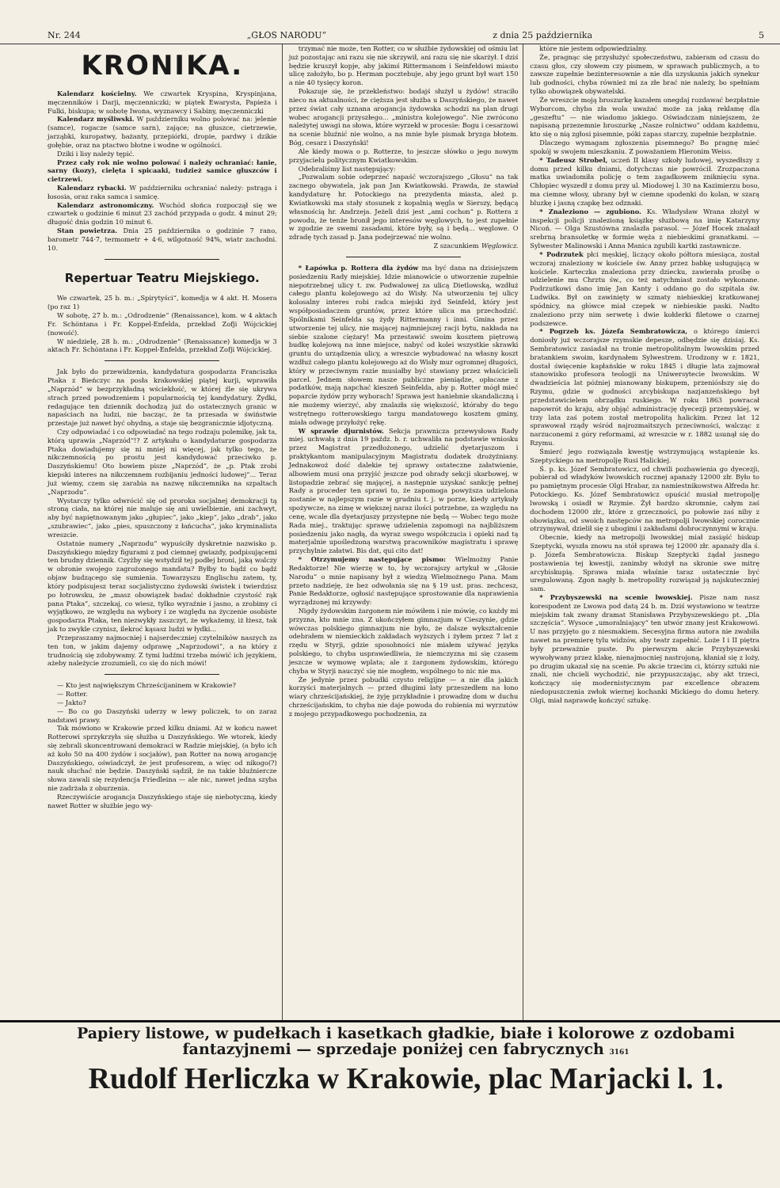Nr. 244 „GŁOS NARODU“z dnia 25 października 5
KRONIKA.
Kalendarz kościelny. We czwartek Kryspina, Kryspinjana, męczenników i Darji, męczenniczki; w piątek Ewarysta, Papieża i Fulki, biskupa; w sobotę Iwona, wyznawcy i Sabiny, męczenniczki
Kalendarz myśliwski. W październiku wolno polować na: jelenie (samce), rogacze (samce sarn), zające; na głuszce, cietrzewie, jarząbki, kuropatwy, bażanty, przepiórki, dropie, pardwy i dzikie gołębie, oraz na ptactwo błotne i wodne w ogólności.
Dziki i lisy należy tępić.
Przez cały rok nie wolno polować i należy ochraniać: łanie, sarny (kozy), cielęta i spicaaki, tudzież samice głuszców i cietrzewi.
Kalendarz rybacki. W październiku ochraniać należy: pstrąga i łososia, oraz raka samca i samicę.
Kalendarz astronomiczny. Wschód słońca rozpoczął się we czwartek o godzinie 6 minut 23 zachód przypada o godz. 4 minut 29; długość dnia godzin 10 minut 6.
Stan powietrza. Dnia 25 października o godzinie 7 rano, barometr 744·7, termometr + 4·6, wilgotność 94%, wiatr zachodni. 10.
Repertuar Teatru Miejskiego.
We czwartek, 25 b. m.: „Spirytyści“, komedja w 4 akt. H. Mosera (po raz 1)
W sobotę, 27 b. m.: „Odrodzenie“ (Renaissance), kom. w 4 aktach Fr. Schöntana i Fr. Koppel-Enfelda, przekład Zofji Wójcickiej (nowość).
W niedzielę, 28 b. m.: „Odrodzenie“ (Renaissance) komedja w 3 aktach Fr. Schöntana i Fr. Koppel-Enfelda, przekład Zofji Wójcickiej.
Jak było do przewidzenia, kandydatura gospodarza Franciszka Ptaka z Bieńczyc na posła krakowskiej piątej kurji, wprawiła „Naprzód“ w bezprzykładną wściekłość, w której źle się ukrywa strach przed powodzeniem i popularnością tej kandydatury. Żydki, redagujące ten dziennik dochodzą już do ostatecznych granic w napaściach na ludzi, nie bacząc, że ta przesada w świństwie przestaje już nawet być ohydną, a staje się bezgranicznie idjotyczną.
Czy odpowiadać i co odpowiadać na tego rodzaju polemikę, jak ta, którą uprawia „Naprzód“!? Z artykułu o kandydaturze gospodarza Ptaka dowiadujemy się ni mniej ni więcej, jak tylko tego, że nikczemnością po prostu jest kandydować przeciwko p. Daszyńskiemu! Oto bowiem pisze „Naprzód“, że „p. Ptak zrobi kiepski interes na nikczemnem rozbijaniu jedności ludowej“... Teraz już wiemy, czem się zarabia na nazwę nikczemnika na szpaltach „Naprzodu“.
Wystarczy tylko odwrócić się od proroka socjalnej demokracji tą stroną ciała, na której nie maluje się ani uwielbienie, ani zachwyt, aby być napiętnowanym jako „głupiec“, jako „kiep“, jako „drab“, jako „szubrawiec“, jako „pies, spuszczony z łańcucha“, jako kryminalista wreszcie.
Ostatnie numery „Naprzodu“ wypuściły dyskretnie nazwisko p. Daszyńskiego między figurami z pod ciemnej gwiazdy, podpisującemi ten brudny dziennik. Czyżby się wstydził tej podłej broni, jaką walczy w obronie swojego zagrożonego mandatu? Byłby to bądź co bądź objaw budzącego się sumienia. Towarzyszu Englischu zatem, ty, który podpisujesz teraz socjalistyczno żydowski świstek i twierdzisz po łotrowsku, że „masz obowiązek badać dokładnie czystość rąk pana Ptaka“, szczekaj, co wiesz, tylko wyraźnie i jasno, a zrobimy ci wyjątkowo, ze względu na wybory i ze względu na życzenie osobiste gospodarza Ptaka, ten niezwykły zaszczyt, że wykażemy, iż łżesz, tak jak to zwykle czynisz, ilekroć kąsasz ludzi w łydki...
Przepraszamy najmocniej i najserdeczniej czytelników naszych za ten ton, w jakim dajemy odprawę „Naprzodowi“, a na który z trudnością się zdobywamy. Z tymi ludźmi trzeba mówić ich językiem, ażeby należycie zrozumieli, co się do nich mówi!
— Kto jest największym Chrześcijaninem w Krakowie?
— Rotter.
— Jakto?
— Bo co go Daszyński uderzy w lewy policzek, to on zaraz nadstawi prawy.
Tak mówiono w Krakowie przed kilku dniami. Aż w końcu nawet Rotterowi sprzykrzyła się służba u Daszyńskiego. We wtorek, kiedy się zebrali skoncentrowani demokraci w Radzie miejskiej, (a było ich aż koło 50 na 400 żydów i socjałów), pan Rotter na nową arogancję Daszyńskiego, oświadczył, że jest profesorem, a więc od nikogo(?) nauk słuchać nie będzie. Daszyński sądził, że na takie bluźniercze słowa zawali się rezydencja Friedleina — ale nic, nawet jedna szyba nie zadrżała z oburzenia.
Rzeczywiście arogancja Daszyńskiego staje się niebotyczną, kiedy nawet Rotter w służbie jego wy-
trzymać nie może, ten Rotter, co w służbie żydowskiej od ośmiu lat już pozostając ani razu się nie skrzywił, ani razu się nie skarżył. I dziś będzie kruszył kopje, aby jakimś Rittermanom i Seinfeldowi miasto ulicę założyło, bo p. Herman pocztebuje, aby jego grunt był wart 150 a nie 40 tysięcy koron.
Pokazuje się, że przekleństwo: bodajś służył u żydów! straciło nieco na aktualności, że cięższa jest służba u Daszyńskiego, że nawet przez świat cały uznana arogancja żydowska schodzi na plan drugi wobec arogancji przyszłego... „ministra kolejowego“. Nie zwrócono należytej uwagi na słowa, które wyrzekł w procesie: Bogu i cesarzowi na scenie bluźnić nie wolno, a na mnie byle pismak bryzga błotem. Bóg, cesarz i Daszyński!
Ale kiedy mowa o p. Rotterze, to jeszcze słówko o jego nowym przyjacielu politycznym Kwiatkowskim.
Odebraliśmy list następujący:
„Pozwalam sobie odeprzeć napaść wczorajszego „Głosu“ na tak zacnego obywatela, jak pan Jan Kwiatkowski. Prawda, że stawiał kandydaturę hr. Potockiego na prezydenta miasta, ależ p. Kwiatkowski ma stały stosunek z kopalnią węgla w Sierszy, będącą własnością hr. Andrzeja. Jeżeli dziś jest „ami cochon“ p. Rottera z powodu, że tenże bronił jego interesów węglowych, to jest zupełnie w zgodzie ze swemi zasadami, które były, są i będą... węglowe. O zdradę tych zasad p. Jana podejrzewać nie wolno.
Z szacunkiem Węglowicz.
* Łapówka p. Rottera dla żydów ma być dana na dzisiejszem posiedzeniu Rady miejskiej. Idzie mianowicie o utworzenie zupełnie niepotrzebnej ulicy t. zw. Podwalowej za ulicą Dietlowską, wzdłuż całego plantu kolejowego aż do Wisły. Na utworzeniu tej ulicy kolosalny interes robi radca miejski żyd Seinfeld, który jest współposiadaczem gruntów, przez które ulica ma przechodzić. Spólnikami Seinfelda są żydy Rittermanny i inni. Gmina przez utworzenie tej ulicy, nie mającej najmniejszej racji bytu, nakłada na siebie szalone ciężary! Ma przestawić swoim kosztem piętrową budkę kolejową na inne miejsce, nabyć od kolei wszystkie skrawki gruntu do urządzenia ulicy, a wreszcie wybudować na własny koszt wzdłuż całego plantu kolejowego aż do Wisły mur ogromnej długości, który w przeciwnym razie musiałby być stawiany przez właścicieli parcel. Jednem słowem nasze publiczne pieniądze, opłacane z podatków, mają napchać kieszeń Seinfelda, aby p. Rotter mógł mieć poparcie żydów przy wyborach! Sprawa jest haniebnie skandaliczną i nie możemy wierzyć, aby znalazła się większość, któraby do tego wstrętnego rotterowskiego targu mandatowego kosztem gminy, miała odwagę przyłożyć rękę.
W sprawie djurnistów. Sekcja prawnicza przewysłowa Rady miej. uchwałą z dnia 19 paźdz. b. r. uchwaliła na podstawie wniosku przez Magistrat przedłożonego, udzielić dyetarjuszom i praktykantom manipulacyjnym Magistratu dodatek drożyźniany. Jednakowoż dość dalekie tej sprawy ostateczne załatwienie, albowiem musi ona przyjść jeszcze pod obrady sekcji skarbowej, w listopadzie zebrać się mającej, a następnie uzyskać sankcję pełnej Rady a proceder ten sprawi to, że zapomoga powyższa udzielona zostanie w najlepszym razie w grudniu t. j. w porze, kiedy artykuły spożywcze, na zimę w większej naraz ilości potrzebne, za względu na cenę, wcale dla dyetarjuszy przystępne nie będą — Wobec tego może Rada miej., traktując sprawę udzielenia zapomogi na najbliższem posiedzeniu jako nagłą, da wyraz swego współczucia i opieki nad tą materjalnie upośledzoną warstwą pracowników magistratu i sprawę przychylnie załatwi. Bis dat, qui cito dat!
* Otrzymujemy następujące pismo: Wielmożny Panie Redaktorze! Nie wierzę w to, by wczorajszy artykuł w „Głosie Narodu“ o mnie napisany był z wiedzą Wielmożnego Pana. Mam przeto nadzieję, że bez odwołania się na § 19 ust. pras. zechcesz, Panie Redaktorze, ogłosić następujące sprostowanie dla naprawienia wyrządzonej mi krzywdy:
Nigdy żydowskim żargonem nie mówiłem i nie mówię, co każdy mi przyzna, kto mnie zna. Z ukończyłem gimnazjum w Cieszynie, gdzie wówczas polskiego gimnazjum nie było, że dalsze wykształcenie odebrałem w niemieckich zakładach wyższych i żyłem przez 7 lat z rzędu w Styrji, gdzie sposobności nie miałem używać języka polskiego, to chyba usprawiedliwia, że niemczyzna mi się czasem jeszcze w wymowę wplata; ale z żargonem żydowskim, którego chyba w Styrji nauczyć się nie mogłem, wspólnego to nic nie ma.
Że jedynie przez pobudki czysto religijne — a nie dla jakich korzyści materjalnych — przed długimi laty przeszedłem na łono wiary chrześcijańskiej, że żyję przykładnie i prowadzę dom w duchu chrześcijańskim, to chyba nie daje powoda do robienia mi wyrzutów z mojego przypadkowego pochodzenia, za
które nie jestem odpowiedzialny.
Że, pragnąc się przysłużyć społeczeństwu, zabieram od czasu do czasu głos, czy słowem czy pismem, w sprawach publicznych, a to zawsze zupełnie bezinteresownie a nie dla uzyskania jakich synekur lub godności, chyba również mi za złe brać nie należy, bo spełniam tylko obowiązek obywatelski.
Że wreszcie moją broszurkę kazałem onegdaj rozdawać bezpłatnie Wyborcom, chyba zła wola uważać może za jaką reklamę dla „geszeftu“ — nie wiadomo jakiego. Oświadczam niniejszem, że napisaną przezemnie broszurkę „Nasze rolnictwo“ oddam każdemu, kto się o nią zgłosi pisemnie, póki zapas starczy, zupełnie bezpłatnie.
Dlaczego wymagam zgłoszenia pisemnego? Bo pragnę mieć spokój w swojem mieszkaniu. Z poważaniem Hieronim Weiss.
* Tadeusz Strobel, uczeń II klasy szkoły ludowej, wyszedłszy z domu przed kilku dniami, dotychczas nie powrócił. Zrozpaczona matka uwiadomiła policję o tem zagadkowem zniknięciu syna. Chłopiec wyszedł z domu przy ul. Miodowej l. 30 na Kazimierzu boso, ma ciemne włosy, ubrany był w ciemne spodenki do kolan, w szarą bluzkę i jasną czapkę bez odznaki.
* Znaleziono — zgubiono. Ks. Władysław Wrana złożył w inspekcji policji znalezioną książkę służbową na imię Katarzyny Nicoń. — Olga Szustówna znalazła parasol. — Józef Hocek znalazł srebrną bransoletkę w formie węża z niebieskimi granatkami. — Sylwester Malinowski i Anna Manica zgubili kartki zastawnicze.
* Podrzutek płci męskiej, liczący około półtora miesiąca, został wczoraj znaleziony w kościele św. Anny przez babkę usługującą w kościele. Karteczka znaleziona przy dziecku, zawierała prośbę o udzielenie mu Chrztu św., co też natychmiast zostało wykonane. Podrzutkowi dano imię Jan Kanty i oddano go do szpitala św. Ludwika. Był on zawinięty w szmaty niebieskiej kratkowanej spódnicy, na główce miał czepek w niebieskie paski. Nadto znaleziono przy nim serwetę i dwie kołderki filetowe o czarnej podszewce.
* Pogrzeb ks. Józefa Sembratowicza, o którego śmierci doniosły już wczorajsze rzymskie depesze, odbędzie się dzisiaj. Ks. Sembratowicz zasiadał na tronie metropolitalnym lwowskim przed bratankiem swoim, kardynałem Sylwestrem. Urodzony w r. 1821, dostał święcenie kapłańskie w roku 1845 i długie lata zajmował stanowisko profesora teologji na Uniwersytecie lwowskim. W dwadzieścia lat później mianowany biskupem, przeniósłszy się do Rzymu, gdzie w godności arcybiskupa nazjanzeńskiego był przedstawicielem obrządku ruskiego. W roku 1863 powracał napowrót do kraju, aby objąć administrację dyecezji przemyskiej, w trzy lata zaś potem został metropolitą halickim. Przez lat 12 sprawował rządy wśród najrozmaitszych przeciwności, walcząc z narzuconemi z góry reformami, aż wreszcie w r. 1882 usunął się do Rzymu.
Śmierć jego rozwiązała kwestję wstrzymującą wstąpienie ks. Szeptyckiego na metropolję Rusi Halickiej.
Ś. p. ks. Józef Sembratowicz, od chwili pozbawienia go dyecezji, pobierał od władyków lwowskich rocznej apanaży 12000 złr. Było to po pamiętnym procesie Olgi Hrabar, za namiestnikowstwa Alfreda hr. Potockiego. Ks. Józef Sembratowicz opuścić musiał metropolję lwowską i osiadł w Rzymie. Żył bardzo skromnie, całym zaś dochodem 12000 złr., które z grzeczności, po połowie zaś niby z obowiązku, od swoich następców na metropolji lwowskiej corocznie otrzymywał, dzielił się z ubogimi i zakładami dobroczynnymi w kraju.
Obecnie, kiedy na metropolji lwowskiej miał zasiąść biskup Szeptycki, wyszła znowu na stół sprawa tej 12000 złr. apanaży dla ś. p. Józefa Sembratowicza. Biskup Szeptycki żądał jasnego postawienia tej kwestji, zanimby włożył na skronie swe mitrę arcybiskupią. Sprawa miała właśnie taraz ostatecznie być uregulowaną. Zgon nagły b. metropolity rozwiązał ją najskuteczniej sam.
* Przybyszewski na scenie lwowskiej. Pisze nam nasz korespodent ze Lwowa pod datą 24 b. m. Dziś wystawiono w teatrze miejskim tak zwany dramat Stanisława Przybyszewskiego pt. „Dla szczęścia“. Wysoce „umoralniający“ ten utwór znany jest Krakowowi. U nas przyjęto go z niesmakiem. Secesyjna firma autora nie zwabiła nawet na premierę tylu widzów, aby teatr zapełnić. Loże I i II piętra były przeważnie puste. Po pierwszym akcie Przybyszewski wywoływany przez klakę, nienajmocniej nastrojoną, kłaniał się z loży, po drugim ukazał się na scenie. Po akcie trzecim ci, którzy sztuki nie znali, nie chcieli wychodzić, nie przypuszczając, aby akt trzeci, kończący się modernistycznym par excellence obrazem niedopuszczenia zwłok wiernej kochanki Mickiego do domu hetery. Olgi, miał naprawdę kończyć sztukę.
Papiery listowe, w pudełkach i kasetkach gładkie, białe i kolorowe z ozdobami fantazyjnemi — sprzedaje poniżej cen fabrycznych 3161
Rudolf Herliczka w Krakowie, plac Marjacki l. 1.